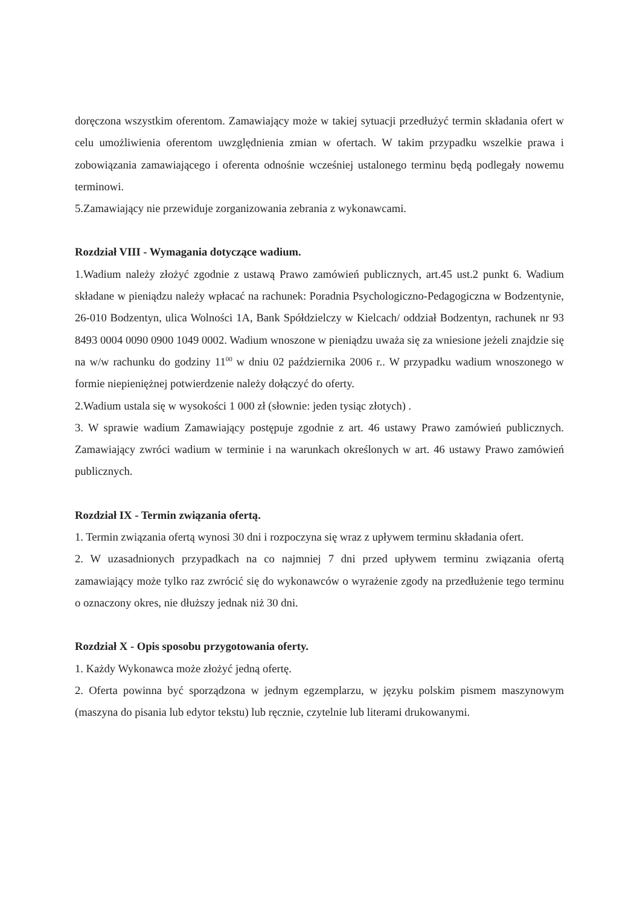doręczona wszystkim oferentom. Zamawiający może w takiej sytuacji przedłużyć termin składania ofert w celu umożliwienia oferentom uwzględnienia zmian w ofertach. W takim przypadku wszelkie prawa i zobowiązania zamawiającego i oferenta odnośnie wcześniej ustalonego terminu będą podlegały nowemu terminowi.
5.Zamawiający nie przewiduje zorganizowania zebrania z wykonawcami.
Rozdział VIII - Wymagania dotyczące wadium.
1.Wadium należy złożyć zgodnie z ustawą Prawo zamówień publicznych, art.45 ust.2 punkt 6. Wadium składane w pieniądzu należy wpłacać na rachunek: Poradnia Psychologiczno-Pedagogiczna w Bodzentynie, 26-010 Bodzentyn, ulica Wolności 1A, Bank Spółdzielczy w Kielcach/ oddział Bodzentyn, rachunek nr 93 8493 0004 0090 0900 1049 0002. Wadium wnoszone w pieniądzu uważa się za wniesione jeżeli znajdzie się na w/w rachunku do godziny 11<sup>00</sup> w dniu 02 października 2006 r.. W przypadku wadium wnoszonego w formie niepieniężnej potwierdzenie należy dołączyć do oferty.
2.Wadium ustala się w wysokości 1 000 zł (słownie: jeden tysiąc złotych) .
3. W sprawie wadium Zamawiający postępuje zgodnie z art. 46 ustawy Prawo zamówień publicznych. Zamawiający zwróci wadium w terminie i na warunkach określonych w art. 46 ustawy Prawo zamówień publicznych.
Rozdział IX - Termin związania ofertą.
1. Termin związania ofertą wynosi 30 dni i rozpoczyna się wraz z upływem terminu składania ofert.
2. W uzasadnionych przypadkach na co najmniej 7 dni przed upływem terminu związania ofertą zamawiający może tylko raz zwrócić się do wykonawców o wyrażenie zgody na przedłużenie tego terminu o oznaczony okres, nie dłuższy jednak niż 30 dni.
Rozdział X - Opis sposobu przygotowania oferty.
1. Każdy Wykonawca może złożyć jedną ofertę.
2. Oferta powinna być sporządzona w jednym egzemplarzu, w języku polskim pismem maszynowym (maszyna do pisania lub edytor tekstu) lub ręcznie, czytelnie lub literami drukowanymi.